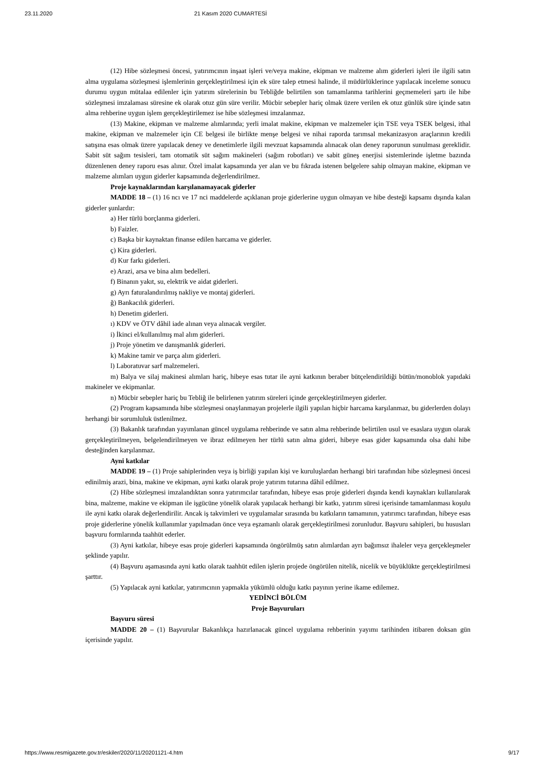23.11.2020 21 Kasım 2020 CUMARTESİ
(12) Hibe sözleşmesi öncesi, yatırımcının inşaat işleri ve/veya makine, ekipman ve malzeme alım giderleri işleri ile ilgili satın alma uygulama sözleşmesi işlemlerinin gerçekleştirilmesi için ek süre talep etmesi halinde, il müdürlüklerince yapılacak inceleme sonucu durumu uygun mütalaa edilenler için yatırım sürelerinin bu Tebliğde belirtilen son tamamlanma tarihlerini geçmemeleri şartı ile hibe sözleşmesi imzalaması süresine ek olarak otuz gün süre verilir. Mücbir sebepler hariç olmak üzere verilen ek otuz günlük süre içinde satın alma rehberine uygun işlem gerçekleştirilemez ise hibe sözleşmesi imzalanmaz.
(13) Makine, ekipman ve malzeme alımlarında; yerli imalat makine, ekipman ve malzemeler için TSE veya TSEK belgesi, ithal makine, ekipman ve malzemeler için CE belgesi ile birlikte menşe belgesi ve nihai raporda tarımsal mekanizasyon araçlarının kredili satışına esas olmak üzere yapılacak deney ve denetimlerle ilgili mevzuat kapsamında alınacak olan deney raporunun sunulması gereklidir. Sabit süt sağım tesisleri, tam otomatik süt sağım makineleri (sağım robotları) ve sabit güneş enerjisi sistemlerinde işletme bazında düzenlenen deney raporu esas alınır. Özel imalat kapsamında yer alan ve bu fıkrada istenen belgelere sahip olmayan makine, ekipman ve malzeme alımları uygun giderler kapsamında değerlendirilmez.
Proje kaynaklarından karşılanamayacak giderler
MADDE 18 – (1) 16 ncı ve 17 nci maddelerde açıklanan proje giderlerine uygun olmayan ve hibe desteği kapsamı dışında kalan giderler şunlardır:
a) Her türlü borçlanma giderleri.
b) Faizler.
c) Başka bir kaynaktan finanse edilen harcama ve giderler.
ç) Kira giderleri.
d) Kur farkı giderleri.
e) Arazi, arsa ve bina alım bedelleri.
f) Binanın yakıt, su, elektrik ve aidat giderleri.
g) Ayrı faturalandırılmış nakliye ve montaj giderleri.
ğ) Bankacılık giderleri.
h) Denetim giderleri.
ı) KDV ve ÖTV dâhil iade alınan veya alınacak vergiler.
i) İkinci el/kullanılmış mal alım giderleri.
j) Proje yönetim ve danışmanlık giderleri.
k) Makine tamir ve parça alım giderleri.
l) Laboratuvar sarf malzemeleri.
m) Balya ve silaj makinesi alımları hariç, hibeye esas tutar ile ayni katkının beraber bütçelendirildiği bütün/monoblok yapıdaki makineler ve ekipmanlar.
n) Mücbir sebepler hariç bu Tebliğ ile belirlenen yatırım süreleri içinde gerçekleştirilmeyen giderler.
(2) Program kapsamında hibe sözleşmesi onaylanmayan projelerle ilgili yapılan hiçbir harcama karşılanmaz, bu giderlerden dolayı herhangi bir sorumluluk üstlenilmez.
(3) Bakanlık tarafından yayımlanan güncel uygulama rehberinde ve satın alma rehberinde belirtilen usul ve esaslara uygun olarak gerçekleştirilmeyen, belgelendirilmeyen ve ibraz edilmeyen her türlü satın alma gideri, hibeye esas gider kapsamında olsa dahi hibe desteğinden karşılanmaz.
Ayni katkılar
MADDE 19 – (1) Proje sahiplerinden veya iş birliği yapılan kişi ve kuruluşlardan herhangi biri tarafından hibe sözleşmesi öncesi edinilmiş arazi, bina, makine ve ekipman, ayni katkı olarak proje yatırım tutarına dâhil edilmez.
(2) Hibe sözleşmesi imzalandıktan sonra yatırımcılar tarafından, hibeye esas proje giderleri dışında kendi kaynakları kullanılarak bina, malzeme, makine ve ekipman ile işgücüne yönelik olarak yapılacak herhangi bir katkı, yatırım süresi içerisinde tamamlanması koşulu ile ayni katkı olarak değerlendirilir. Ancak iş takvimleri ve uygulamalar sırasında bu katkıların tamamının, yatırımcı tarafından, hibeye esas proje giderlerine yönelik kullanımlar yapılmadan önce veya eşzamanlı olarak gerçekleştirilmesi zorunludur. Başvuru sahipleri, bu hususları başvuru formlarında taahhüt ederler.
(3) Ayni katkılar, hibeye esas proje giderleri kapsamında öngörülmüş satın alımlardan ayrı bağımsız ihaleler veya gerçekleşmeler şeklinde yapılır.
(4) Başvuru aşamasında ayni katkı olarak taahhüt edilen işlerin projede öngörülen nitelik, nicelik ve büyüklükte gerçekleştirilmesi şarttır.
(5) Yapılacak ayni katkılar, yatırımcının yapmakla yükümlü olduğu katkı payının yerine ikame edilemez.
YEDİNCİ BÖLÜM
Proje Başvuruları
Başvuru süresi
MADDE 20 – (1) Başvurular Bakanlıkça hazırlanacak güncel uygulama rehberinin yayımı tarihinden itibaren doksan gün içerisinde yapılır.
https://www.resmigazete.gov.tr/eskiler/2020/11/20201121-4.htm 9/17